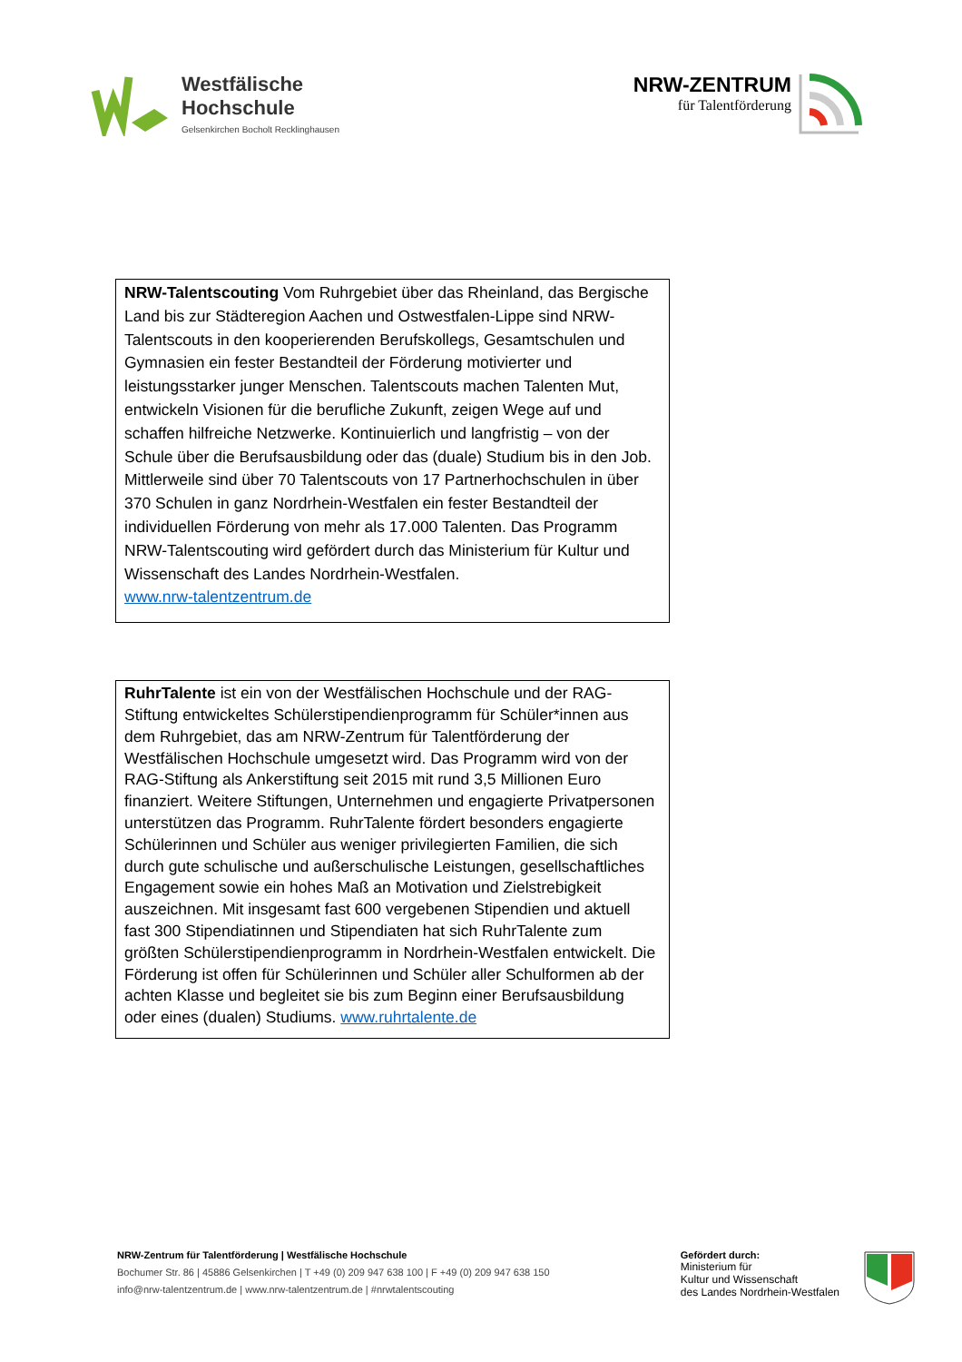Westfälische
Hochschule
Gelsenkirchen Bocholt Recklinghausen
NRW-ZENTRUM
für Talentförderung
NRW-Talentscouting Vom Ruhrgebiet über das Rheinland, das Bergische Land bis zur Städteregion Aachen und Ostwestfalen-Lippe sind NRW-Talentscouts in den kooperierenden Berufskollegs, Gesamtschulen und Gymnasien ein fester Bestandteil der Förderung motivierter und leistungsstarker junger Menschen. Talentscouts machen Talenten Mut, entwickeln Visionen für die berufliche Zukunft, zeigen Wege auf und schaffen hilfreiche Netzwerke. Kontinuierlich und langfristig – von der Schule über die Berufsausbildung oder das (duale) Studium bis in den Job. Mittlerweile sind über 70 Talentscouts von 17 Partnerhochschulen in über 370 Schulen in ganz Nordrhein-Westfalen ein fester Bestandteil der individuellen Förderung von mehr als 17.000 Talenten. Das Programm NRW-Talentscouting wird gefördert durch das Ministerium für Kultur und Wissenschaft des Landes Nordrhein-Westfalen.
www.nrw-talentzentrum.de
RuhrTalente ist ein von der Westfälischen Hochschule und der RAG-Stiftung entwickeltes Schülerstipendienprogramm für Schüler*innen aus dem Ruhrgebiet, das am NRW-Zentrum für Talentförderung der Westfälischen Hochschule umgesetzt wird. Das Programm wird von der RAG-Stiftung als Ankerstiftung seit 2015 mit rund 3,5 Millionen Euro finanziert. Weitere Stiftungen, Unternehmen und engagierte Privatpersonen unterstützen das Programm. RuhrTalente fördert besonders engagierte Schülerinnen und Schüler aus weniger privilegierten Familien, die sich durch gute schulische und außerschulische Leistungen, gesellschaftliches Engagement sowie ein hohes Maß an Motivation und Zielstrebigkeit auszeichnen. Mit insgesamt fast 600 vergebenen Stipendien und aktuell fast 300 Stipendiatinnen und Stipendiaten hat sich RuhrTalente zum größten Schülerstipendienprogramm in Nordrhein-Westfalen entwickelt. Die Förderung ist offen für Schülerinnen und Schüler aller Schulformen ab der achten Klasse und begleitet sie bis zum Beginn einer Berufsausbildung oder eines (dualen) Studiums. www.ruhrtalente.de
NRW-Zentrum für Talentförderung | Westfälische Hochschule
Bochumer Str. 86 | 45886 Gelsenkirchen | T +49 (0) 209 947 638 100 | F +49 (0) 209 947 638 150
info@nrw-talentzentrum.de | www.nrw-talentzentrum.de | #nrwtalentscouting
Gefördert durch:
Ministerium für
Kultur und Wissenschaft
des Landes Nordrhein-Westfalen